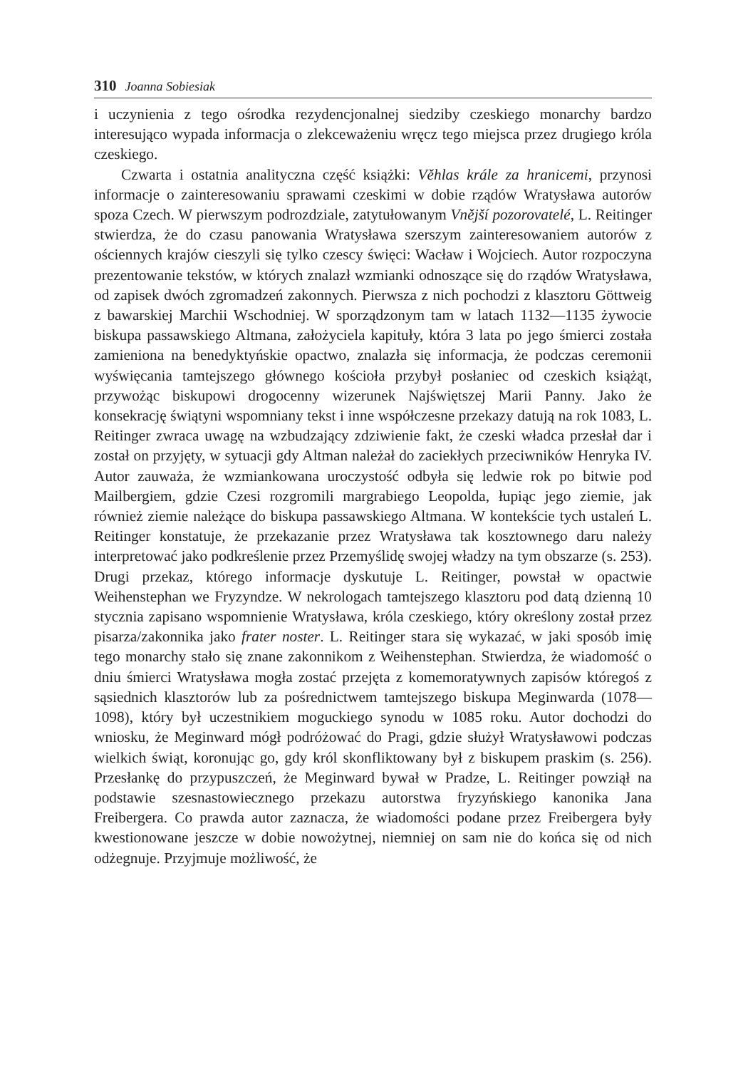310 Joanna Sobiesiak
i uczynienia z tego ośrodka rezydencjonalnej siedziby czeskiego monarchy bardzo interesująco wypada informacja o zlekceważeniu wręcz tego miejsca przez drugiego króla czeskiego.
Czwarta i ostatnia analityczna część książki: Věhlas krále za hranicemi, przynosi informacje o zainteresowaniu sprawami czeskimi w dobie rządów Wratysława autorów spoza Czech. W pierwszym podrozdziale, zatytułowanym Vnější pozorovatelé, L. Reitinger stwierdza, że do czasu panowania Wratysława szerszym zainteresowaniem autorów z ościennych krajów cieszyli się tylko czescy święci: Wacław i Wojciech. Autor rozpoczyna prezentowanie tekstów, w których znalazł wzmianki odnoszące się do rządów Wratysława, od zapisek dwóch zgromadzeń zakonnych. Pierwsza z nich pochodzi z klasztoru Göttweig z bawarskiej Marchii Wschodniej. W sporządzonym tam w latach 1132—1135 żywocie biskupa passawskiego Altmana, założyciela kapituły, która 3 lata po jego śmierci została zamieniona na benedyktyńskie opactwo, znalazła się informacja, że podczas ceremonii wyświęcania tamtejszego głównego kościoła przybył posłaniec od czeskich książąt, przywożąc biskupowi drogocenny wizerunek Najświętszej Marii Panny. Jako że konsekrację świątyni wspomniany tekst i inne współczesne przekazy datują na rok 1083, L. Reitinger zwraca uwagę na wzbudzający zdziwienie fakt, że czeski władca przesłał dar i został on przyjęty, w sytuacji gdy Altman należał do zaciekłych przeciwników Henryka IV. Autor zauważa, że wzmiankowana uroczystość odbyła się ledwie rok po bitwie pod Mailbergiem, gdzie Czesi rozgromili margrabiego Leopolda, łupiąc jego ziemie, jak również ziemie należące do biskupa passawskiego Altmana. W kontekście tych ustaleń L. Reitinger konstatuje, że przekazanie przez Wratysława tak kosztownego daru należy interpretować jako podkreślenie przez Przemyślidę swojej władzy na tym obszarze (s. 253). Drugi przekaz, którego informacje dyskutuje L. Reitinger, powstał w opactwie Weihenstephan we Fryzyndze. W nekrologach tamtejszego klasztoru pod datą dzienną 10 stycznia zapisano wspomnienie Wratysława, króla czeskiego, który określony został przez pisarza/zakonnika jako frater noster. L. Reitinger stara się wykazać, w jaki sposób imię tego monarchy stało się znane zakonnikom z Weihenstephan. Stwierdza, że wiadomość o dniu śmierci Wratysława mogła zostać przejęta z komemoratywnych zapisów któregoś z sąsiednich klasztorów lub za pośrednictwem tamtejszego biskupa Meginwarda (1078—1098), który był uczestnikiem moguckiego synodu w 1085 roku. Autor dochodzi do wniosku, że Meginward mógł podróżować do Pragi, gdzie służył Wratysławowi podczas wielkich świąt, koronując go, gdy król skonfliktowany był z biskupem praskim (s. 256). Przesłankę do przypuszczeń, że Meginward bywał w Pradze, L. Reitinger powziął na podstawie szesnastowiecznego przekazu autorstwa fryzyńskiego kanonika Jana Freibergera. Co prawda autor zaznacza, że wiadomości podane przez Freibergera były kwestionowane jeszcze w dobie nowożytnej, niemniej on sam nie do końca się od nich odżegnuje. Przyjmuje możliwość, że